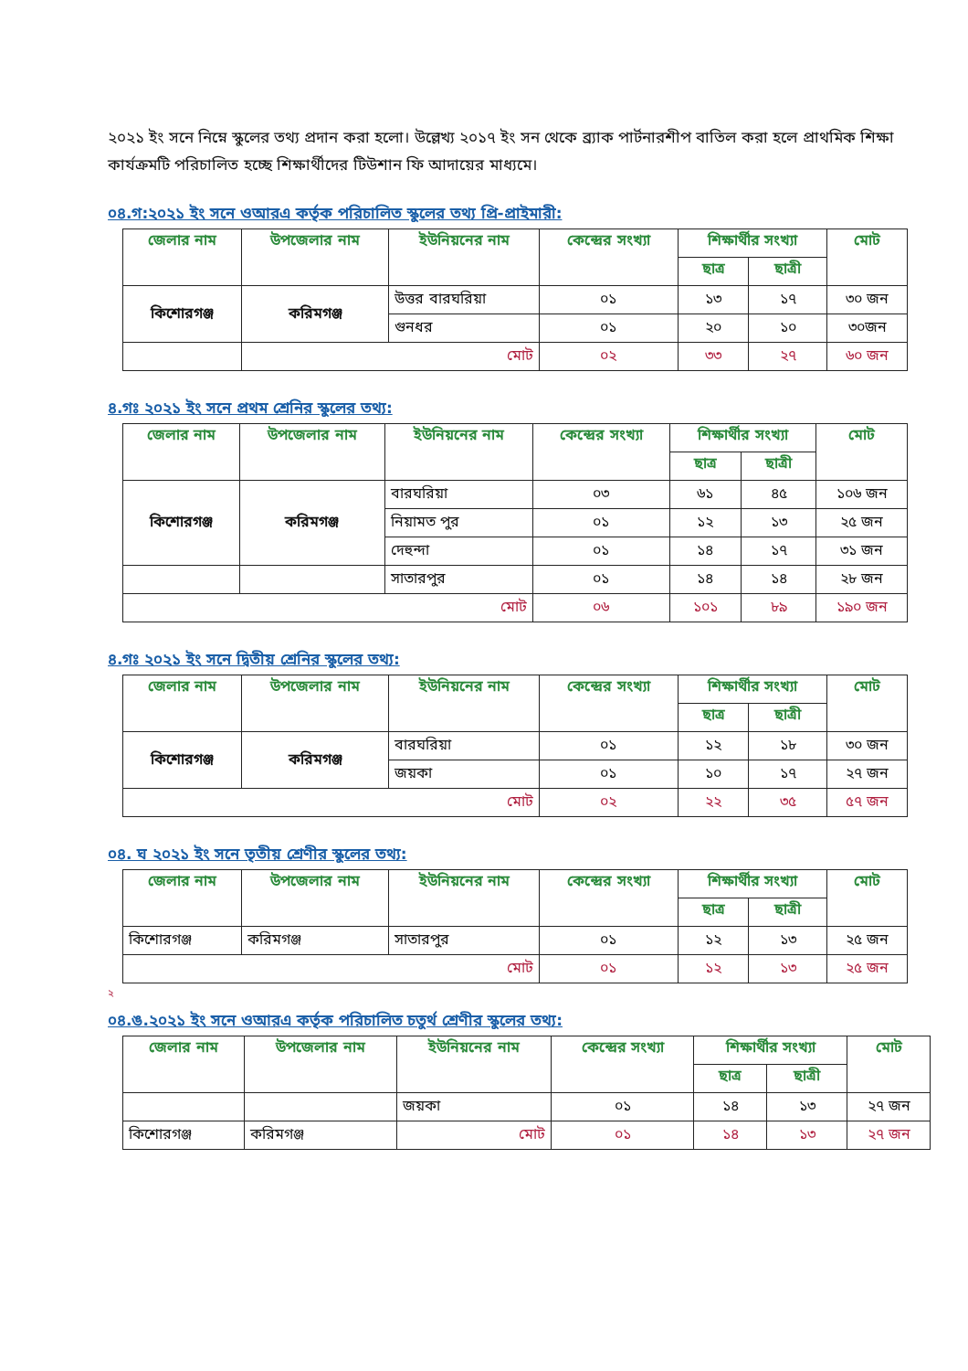২০২১ ইং সনে নিম্নে স্কুলের তথ্য প্রদান করা হলো। উল্লেখ্য ২০১৭ ইং সন থেকে ব্র্যাক পার্টনারশীপ বাতিল করা হলে প্রাথমিক শিক্ষা কার্যক্রমটি পরিচালিত হচ্ছে শিক্ষার্থীদের টিউশান ফি আদায়ের মাধ্যমে।
০৪.গ:২০২১ ইং সনে ওআরএ কর্তৃক পরিচালিত স্কুলের তথ্য প্রি-প্রাইমারী:
| জেলার নাম | উপজেলার নাম | ইউনিয়নের নাম | কেন্দ্রের সংখ্যা | শিক্ষার্থীর সংখ্যা | | মোট |
| --- | --- | --- | --- | --- | --- | --- |
| | | | | ছাত্র | ছাত্রী | |
| কিশোরগঞ্জ | করিমগঞ্জ | উত্তর বারঘরিয়া | ০১ | ১৩ | ১৭ | ৩০ জন |
| | | গুনধর | ০১ | ২০ | ১০ | ৩০জন |
| | মোট | | ০২ | ৩৩ | ২৭ | ৬০ জন |
৪.গঃ ২০২১ ইং সনে প্রথম শ্রেনির স্কুলের তথ্য:
| জেলার নাম | উপজেলার নাম | ইউনিয়নের নাম | কেন্দ্রের সংখ্যা | শিক্ষার্থীর সংখ্যা | | মোট |
| --- | --- | --- | --- | --- | --- | --- |
| | | | | ছাত্র | ছাত্রী | |
| কিশোরগঞ্জ | করিমগঞ্জ | বারঘরিয়া | ০৩ | ৬১ | ৪৫ | ১০৬ জন |
| | | নিয়ামত পুর | ০১ | ১২ | ১৩ | ২৫ জন |
| | | দেহুন্দা | ০১ | ১৪ | ১৭ | ৩১ জন |
| | | সাতারপুর | ০১ | ১৪ | ১৪ | ২৮ জন |
| মোট | | | ০৬ | ১০১ | ৮৯ | ১৯০ জন |
৪.গঃ ২০২১ ইং সনে দ্বিতীয় শ্রেনির স্কুলের তথ্য:
| জেলার নাম | উপজেলার নাম | ইউনিয়নের নাম | কেন্দ্রের সংখ্যা | শিক্ষার্থীর সংখ্যা | | মোট |
| --- | --- | --- | --- | --- | --- | --- |
| | | | | ছাত্র | ছাত্রী | |
| কিশোরগঞ্জ | করিমগঞ্জ | বারঘরিয়া | ০১ | ১২ | ১৮ | ৩০ জন |
| | | জয়কা | ০১ | ১০ | ১৭ | ২৭ জন |
| মোট | | | ০২ | ২২ | ৩৫ | ৫৭ জন |
০৪. ঘ ২০২১ ইং সনে তৃতীয় শ্রেণীর স্কুলের তথ্য:
| জেলার নাম | উপজেলার নাম | ইউনিয়নের নাম | কেন্দ্রের সংখ্যা | শিক্ষার্থীর সংখ্যা | | মোট |
| --- | --- | --- | --- | --- | --- | --- |
| | | | | ছাত্র | ছাত্রী | |
| কিশোরগঞ্জ | করিমগঞ্জ | সাতারপুর | ০১ | ১২ | ১৩ | ২৫ জন |
| মোট | | | ০১ | ১২ | ১৩ | ২৫ জন |
২
০৪.ঙ.২০২১ ইং সনে ওআরএ কর্তৃক পরিচালিত চতুর্থ শ্রেণীর স্কুলের তথ্য:
| জেলার নাম | উপজেলার নাম | ইউনিয়নের নাম | কেন্দ্রের সংখ্যা | শিক্ষার্থীর সংখ্যা | | মোট |
| --- | --- | --- | --- | --- | --- | --- |
| | | | | ছাত্র | ছাত্রী | |
| | | জয়কা | ০১ | ১৪ | ১৩ | ২৭ জন |
| কিশোরগঞ্জ | করিমগঞ্জ | মোট | ০১ | ১৪ | ১৩ | ২৭ জন |